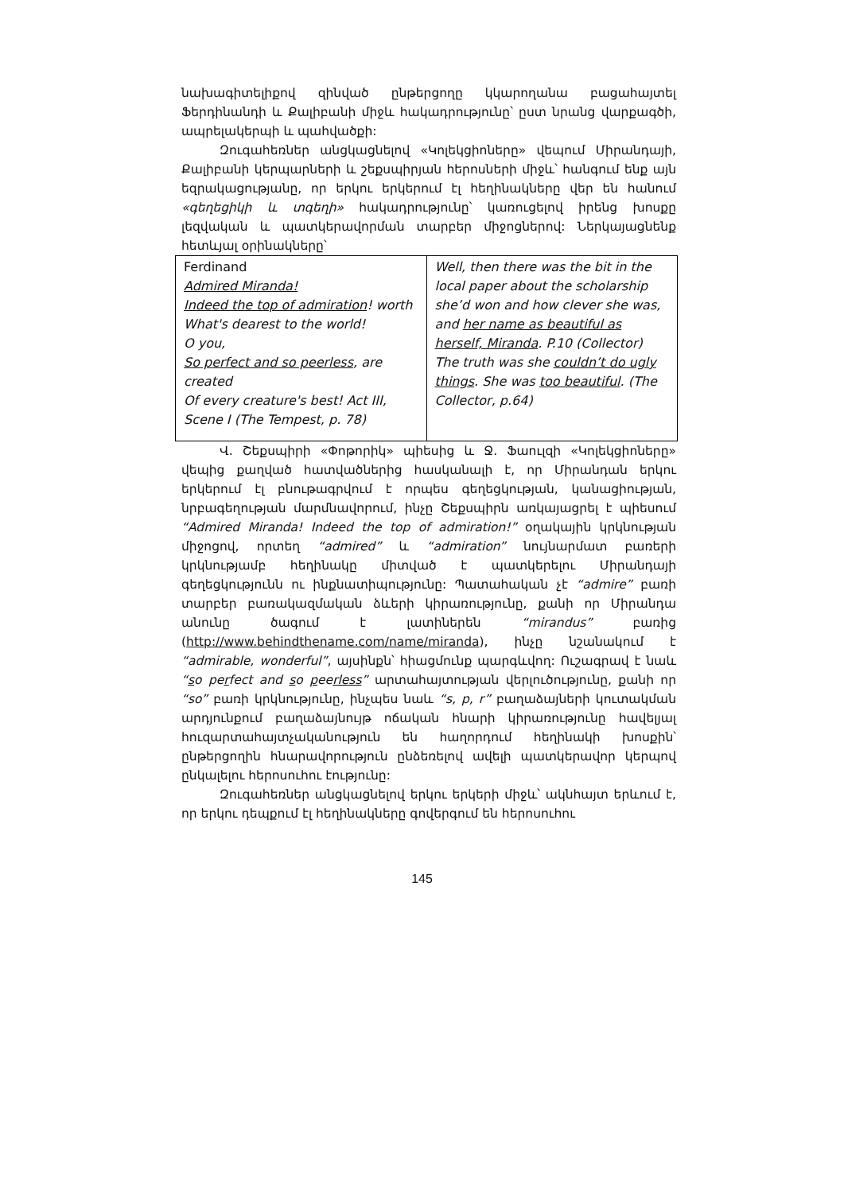նախագիտելիքով զինված ընթերցողը կկարողանա բացահայտել Ֆերդինանդի և Քալիբանի միջև հակադրությունը՝ ըստ նրանց վարքագծի, ապրելակերպի և պահվածքի:
Զուգահեռներ անցկացնելով «Կոլեկցիոները» վեպում Միրանդայի, Քալիբանի կերպարների և շեքսպիրյան հերոսների միջև՝ հանգում ենք այն եզրակացությանը, որ երկու երկերում էլ հեղինակները վեր են հանում «գեղեցիկի և տգեղի» հակադրությունը՝ կառուցելով իրենց խոսքը լեզվական և պատկերավորման տարբեր միջոցներով: Ներկայացնենք հետևյալ օրինակները՝
| Ferdinand Admired Miranda! Indeed the top of admiration ! worth What's dearest to the world! O you, So perfect and so peerless , are created Of every creature's best! Act III, Scene I (The Tempest, p. 78) | Well, then there was the bit in the local paper about the scholarship she’d won and how clever she was, and her name as beautiful as herself, Miranda . P.10 (Collector) The truth was she couldn’t do ugly things . She was too beautiful . (The Collector, p.64) |
Վ. Շեքսպիրի «Փոթորիկ» պիեսից և Ջ. Ֆաուլզի «Կոլեկցիոները» վեպից քաղված հատվածներից հասկանալի է, որ Միրանդան երկու երկերում էլ բնութագրվում է որպես գեղեցկության, կանացիության, նրբագեղության մարմնավորում, ինչը Շեքսպիրն առկայացրել է պիեսում “Admired Miranda! Indeed the top of admiration!” օղակային կրկնության միջոցով, որտեղ “admired” և “admiration” նույնարմատ բառերի կրկնությամբ հեղինակը միտված է պատկերելու Միրանդայի գեղեցկությունն ու ինքնատիպությունը: Պատահական չէ “admire” բառի տարբեր բառակազմական ձևերի կիրառությունը, քանի որ Միրանդա անունը ծագում է լատիներեն “mirandus” բառից (http://www.behindthename.com/name/miranda), ինչը նշանակում է “admirable, wonderful”, այսինքն՝ հիացմունք պարգևվող: Ուշագրավ է նաև “so perfect and so peerless” արտահայտության վերլուծությունը, քանի որ “so” բառի կրկնությունը, ինչպես նաև “s, p, r” բաղաձայների կուտակման արդյունքում բաղաձայնույթ ոճական հնարի կիրառությունը հավելյալ հուզարտահայտչականություն են հաղորդում հեղինակի խոսքին՝ ընթերցողին հնարավորություն ընձեռելով ավելի պատկերավոր կերպով ընկալելու հերոսուհու էությունը:
Զուգահեռներ անցկացնելով երկու երկերի միջև՝ ակնհայտ երևում է, որ երկու դեպքում էլ հեղինակները գովերգում են հերոսուհու
145